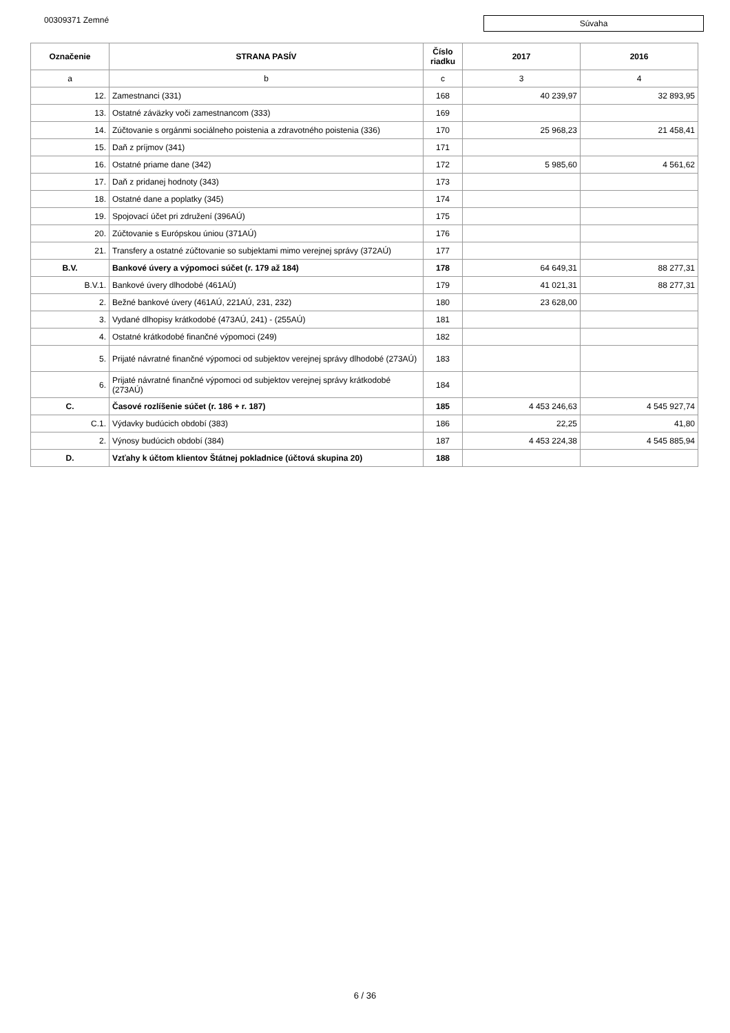00309371 Zemné
Súvaha
| Označenie | STRANA PASÍV | Číslo riadku | 2017 | 2016 |
| --- | --- | --- | --- | --- |
| a | b | c | 3 | 4 |
| 12. | Zamestnanci (331) | 168 | 40 239,97 | 32 893,95 |
| 13. | Ostatné záväzky voči zamestnancom (333) | 169 | | |
| 14. | Zúčtovanie s orgánmi sociálneho poistenia a zdravotného poistenia (336) | 170 | 25 968,23 | 21 458,41 |
| 15. | Daň z príjmov (341) | 171 | | |
| 16. | Ostatné priame dane (342) | 172 | 5 985,60 | 4 561,62 |
| 17. | Daň z pridanej hodnoty (343) | 173 | | |
| 18. | Ostatné dane a poplatky (345) | 174 | | |
| 19. | Spojovací účet pri združení (396AÚ) | 175 | | |
| 20. | Zúčtovanie s Európskou úniou (371AÚ) | 176 | | |
| 21. | Transfery a ostatné zúčtovanie so subjektami mimo verejnej správy (372AÚ) | 177 | | |
| B.V. | Bankové úvery a výpomoci súčet (r. 179 až 184) | 178 | 64 649,31 | 88 277,31 |
| B.V.1. | Bankové úvery dlhodobé (461AÚ) | 179 | 41 021,31 | 88 277,31 |
| 2. | Bežné bankové úvery (461AÚ, 221AÚ, 231, 232) | 180 | 23 628,00 | |
| 3. | Vydané dlhopisy krátkodobé (473AÚ, 241) - (255AÚ) | 181 | | |
| 4. | Ostatné krátkodobé finančné výpomoci (249) | 182 | | |
| 5. | Prijaté návratné finančné výpomoci od subjektov verejnej správy dlhodobé (273AÚ) | 183 | | |
| 6. | Prijaté návratné finančné výpomoci od subjektov verejnej správy krátkodobé (273AÚ) | 184 | | |
| C. | Časové rozlíšenie súčet (r. 186 + r. 187) | 185 | 4 453 246,63 | 4 545 927,74 |
| C.1. | Výdavky budúcich období (383) | 186 | 22,25 | 41,80 |
| 2. | Výnosy budúcich období (384) | 187 | 4 453 224,38 | 4 545 885,94 |
| D. | Vzťahy k účtom klientov Štátnej pokladnice (účtová skupina 20) | 188 | | |
6 / 36